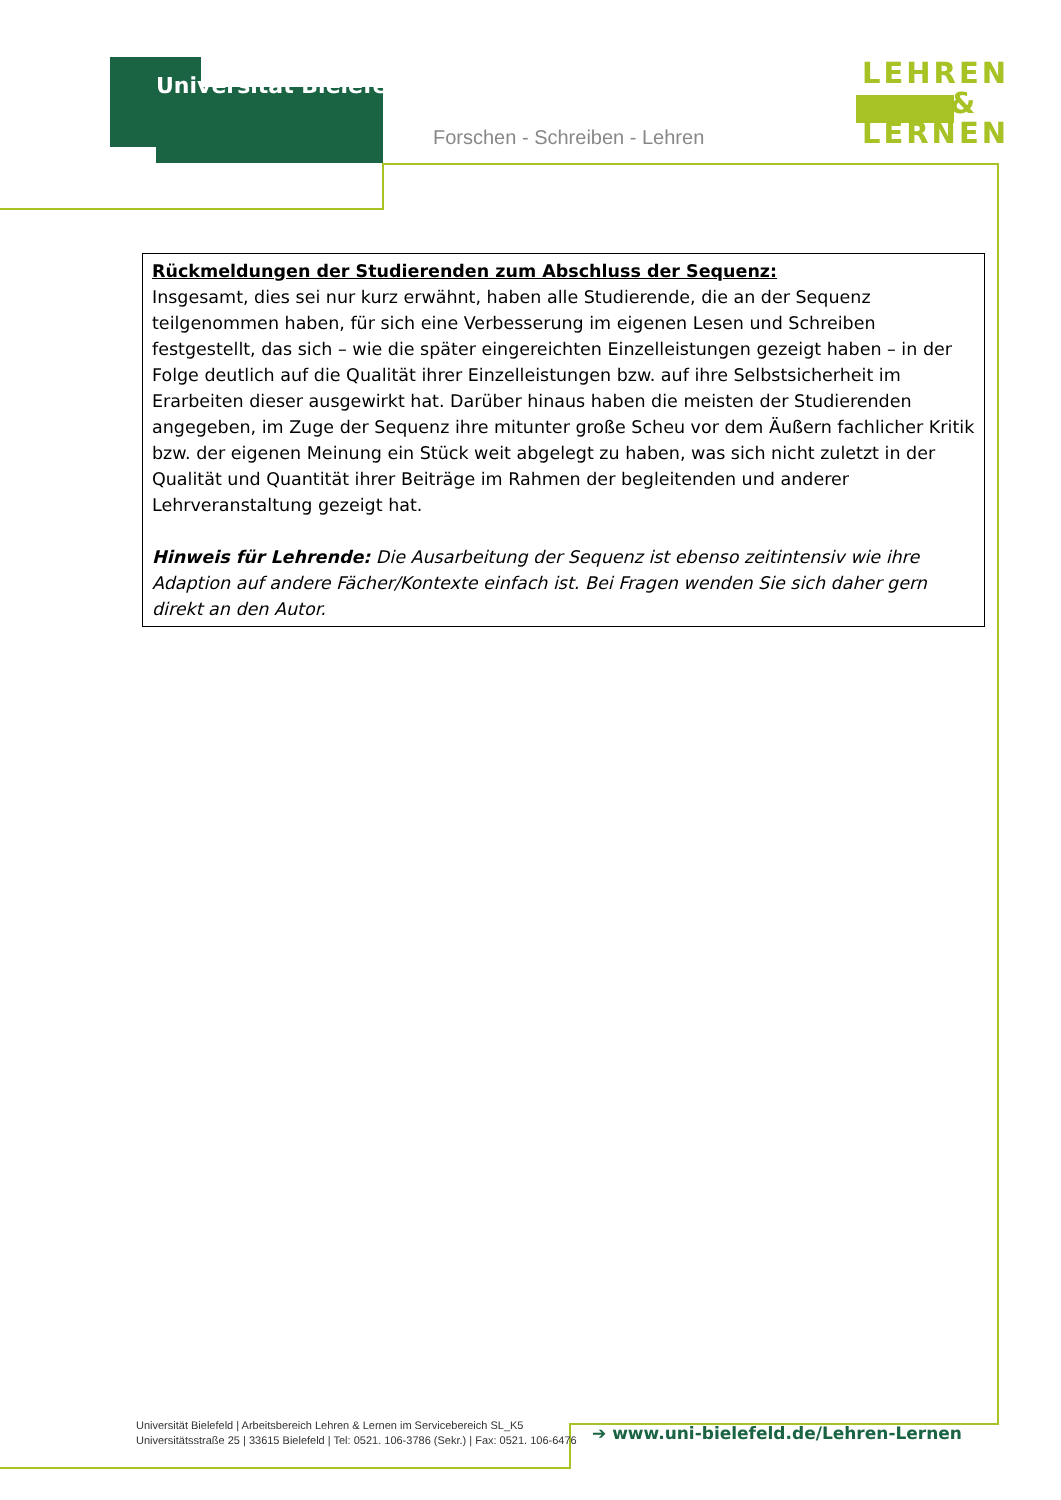Universität Bielefeld
Forschen - Schreiben - Lehren
LEHREN
&
LERNEN
Rückmeldungen der Studierenden zum Abschluss der Sequenz:
Insgesamt, dies sei nur kurz erwähnt, haben alle Studierende, die an der Sequenz teilgenommen haben, für sich eine Verbesserung im eigenen Lesen und Schreiben festgestellt, das sich – wie die später eingereichten Einzelleistungen gezeigt haben – in der Folge deutlich auf die Qualität ihrer Einzelleistungen bzw. auf ihre Selbstsicherheit im Erarbeiten dieser ausgewirkt hat. Darüber hinaus haben die meisten der Studierenden angegeben, im Zuge der Sequenz ihre mitunter große Scheu vor dem Äußern fachlicher Kritik bzw. der eigenen Meinung ein Stück weit abgelegt zu haben, was sich nicht zuletzt in der Qualität und Quantität ihrer Beiträge im Rahmen der begleitenden und anderer Lehrveranstaltung gezeigt hat.
Hinweis für Lehrende: Die Ausarbeitung der Sequenz ist ebenso zeitintensiv wie ihre Adaption auf andere Fächer/Kontexte einfach ist. Bei Fragen wenden Sie sich daher gern direkt an den Autor.
Universität Bielefeld | Arbeitsbereich Lehren & Lernen im Servicebereich SL_K5
Universitätsstraße 25 | 33615 Bielefeld | Tel: 0521. 106-3786 (Sekr.) | Fax: 0521. 106-6476
➔ www.uni-bielefeld.de/Lehren-Lernen